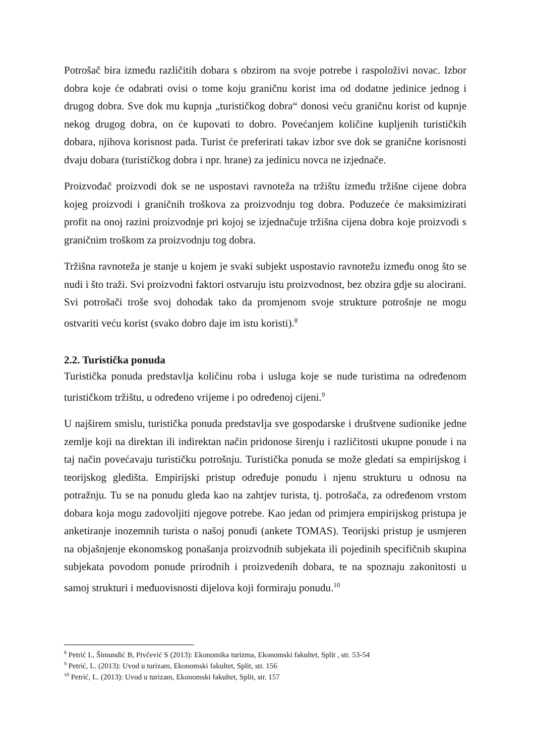Potrošač bira između različitih dobara s obzirom na svoje potrebe i raspoloživi novac. Izbor dobra koje će odabrati ovisi o tome koju graničnu korist ima od dodatne jedinice jednog i drugog dobra. Sve dok mu kupnja „turističkog dobra“ donosi veću graničnu korist od kupnje nekog drugog dobra, on će kupovati to dobro. Povećanjem količine kupljenih turističkih dobara, njihova korisnost pada. Turist će preferirati takav izbor sve dok se granične korisnosti dvaju dobara (turističkog dobra i npr. hrane) za jedinicu novca ne izjednače.
Proizvođač proizvodi dok se ne uspostavi ravnoteža na tržištu između tržišne cijene dobra kojeg proizvodi i graničnih troškova za proizvodnju tog dobra. Poduzeće će maksimizirati profit na onoj razini proizvodnje pri kojoj se izjednačuje tržišna cijena dobra koje proizvodi s graničnim troškom za proizvodnju tog dobra.
Tržišna ravnoteža je stanje u kojem je svaki subjekt uspostavio ravnotežu između onog što se nudi i što traži. Svi proizvodni faktori ostvaruju istu proizvodnost, bez obzira gdje su alocirani. Svi potrošači troše svoj dohodak tako da promjenom svoje strukture potrošnje ne mogu ostvariti veću korist (svako dobro daje im istu koristi).<sup>8</sup>
2.2. Turistička ponuda
Turistička ponuda predstavlja količinu roba i usluga koje se nude turistima na određenom turističkom tržištu, u određeno vrijeme i po određenoj cijeni.<sup>9</sup>
U najširem smislu, turistička ponuda predstavlja sve gospodarske i društvene sudionike jedne zemlje koji na direktan ili indirektan način pridonose širenju i različitosti ukupne ponude i na taj način povećavaju turističku potrošnju. Turistička ponuda se može gledati sa empirijskog i teorijskog gledišta. Empirijski pristup određuje ponudu i njenu strukturu u odnosu na potražnju. Tu se na ponudu gleda kao na zahtjev turista, tj. potrošača, za određenom vrstom dobara koja mogu zadovoljiti njegove potrebe. Kao jedan od primjera empirijskog pristupa je anketiranje inozemnih turista o našoj ponudi (ankete TOMAS). Teorijski pristup je usmjeren na objašnjenje ekonomskog ponašanja proizvodnih subjekata ili pojedinih specifičnih skupina subjekata povodom ponude prirodnih i proizvedenih dobara, te na spoznaju zakonitosti u samoj strukturi i međuovisnosti dijelova koji formiraju ponudu.<sup>10</sup>
<sup>8</sup> Petrić L, Šimundić B, Pivčević S (2013): Ekonomika turizma, Ekonomski fakultet, Split , str. 53-54
<sup>9</sup> Petrić, L. (2013): Uvod u turizam, Ekonomski fakultet, Split, str. 156
<sup>10</sup> Petrić, L. (2013): Uvod u turizam, Ekonomski fakultet, Split, str. 157